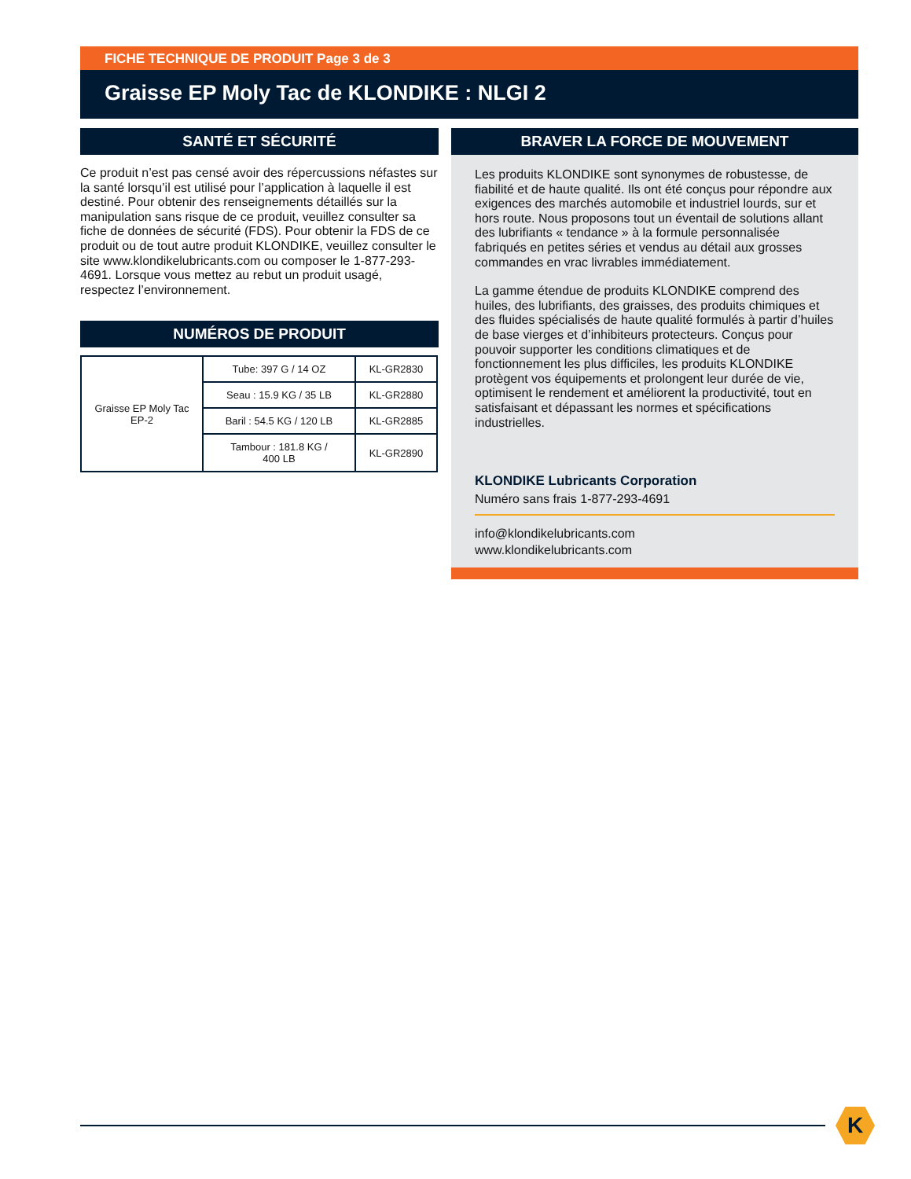FICHE TECHNIQUE DE PRODUIT Page 3 de 3
Graisse EP Moly Tac de KLONDIKE : NLGI 2
SANTÉ ET SÉCURITÉ
Ce produit n’est pas censé avoir des répercussions néfastes sur la santé lorsqu’il est utilisé pour l’application à laquelle il est destiné. Pour obtenir des renseignements détaillés sur la manipulation sans risque de ce produit, veuillez consulter sa fiche de données de sécurité (FDS). Pour obtenir la FDS de ce produit ou de tout autre produit KLONDIKE, veuillez consulter le site www.klondikelubricants.com ou composer le 1-877-293-4691. Lorsque vous mettez au rebut un produit usagé, respectez l’environnement.
NUMÉROS DE PRODUIT
| Graisse EP Moly Tac EP-2 | Tube: 397 G / 14 OZ | KL-GR2830 |
| | Seau : 15.9 KG / 35 LB | KL-GR2880 |
| | Baril : 54.5 KG / 120 LB | KL-GR2885 |
| | Tambour : 181.8 KG / 400 LB | KL-GR2890 |
BRAVER LA FORCE DE MOUVEMENT
Les produits KLONDIKE sont synonymes de robustesse, de fiabilité et de haute qualité. Ils ont été conçus pour répondre aux exigences des marchés automobile et industriel lourds, sur et hors route. Nous proposons tout un éventail de solutions allant des lubrifiants « tendance » à la formule personnalisée fabriqués en petites séries et vendus au détail aux grosses commandes en vrac livrables immédiatement.
La gamme étendue de produits KLONDIKE comprend des huiles, des lubrifiants, des graisses, des produits chimiques et des fluides spécialisés de haute qualité formulés à partir d’huiles de base vierges et d’inhibiteurs protecteurs. Conçus pour pouvoir supporter les conditions climatiques et de fonctionnement les plus difficiles, les produits KLONDIKE protègent vos équipements et prolongent leur durée de vie, optimisent le rendement et améliorent la productivité, tout en satisfaisant et dépassant les normes et spécifications industrielles.
KLONDIKE Lubricants Corporation
Numéro sans frais 1-877-293-4691
info@klondikelubricants.com
www.klondikelubricants.com
K